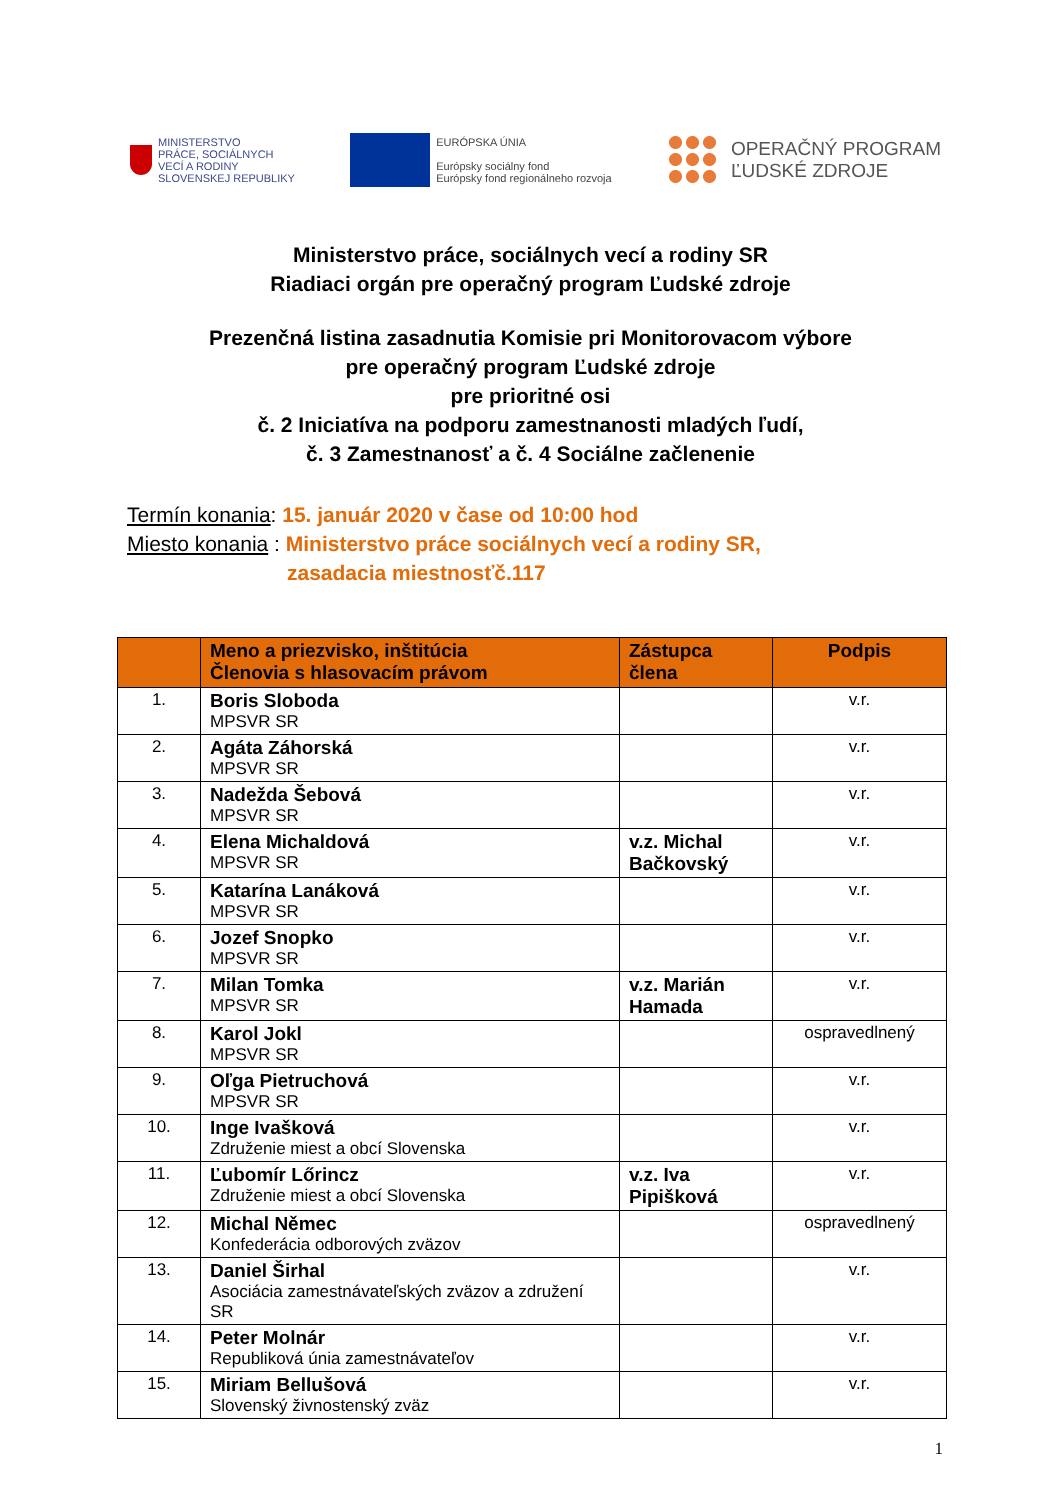MINISTERSTVO
PRÁCE, SOCIÁLNYCH
VECÍ A RODINY
SLOVENSKEJ REPUBLIKY
EURÓPSKA ÚNIA
Európsky sociálny fond
Európsky fond regionálneho rozvoja
OPERAČNÝ PROGRAM
ĽUDSKÉ ZDROJE
Ministerstvo práce, sociálnych vecí a rodiny SR
Riadiaci orgán pre operačný program Ľudské zdroje
Prezenčná listina zasadnutia Komisie pri Monitorovacom výbore
pre operačný program Ľudské zdroje
pre prioritné osi
č. 2 Iniciatíva na podporu zamestnanosti mladých ľudí,
č. 3 Zamestnanosť a č. 4 Sociálne začlenenie
Termín konania: 15. január 2020 v čase od 10:00 hod
Miesto konania : Ministerstvo práce sociálnych vecí a rodiny SR,
zasadacia miestnosťč.117
| | Meno a priezvisko, inštitúcia Členovia s hlasovacím právom | Zástupca člena | Podpis |
| --- | --- | --- | --- |
| 1. | Boris Sloboda MPSVR SR | | v.r. |
| 2. | Agáta Záhorská MPSVR SR | | v.r. |
| 3. | Nadežda Šebová MPSVR SR | | v.r. |
| 4. | Elena Michaldová MPSVR SR | v.z. Michal Bačkovský | v.r. |
| 5. | Katarína Lanáková MPSVR SR | | v.r. |
| 6. | Jozef Snopko MPSVR SR | | v.r. |
| 7. | Milan Tomka MPSVR SR | v.z. Marián Hamada | v.r. |
| 8. | Karol Jokl MPSVR SR | | ospravedlnený |
| 9. | Oľga Pietruchová MPSVR SR | | v.r. |
| 10. | Inge Ivašková Združenie miest a obcí Slovenska | | v.r. |
| 11. | Ľubomír Lőrincz Združenie miest a obcí Slovenska | v.z. Iva Pipišková | v.r. |
| 12. | Michal Němec Konfederácia odborových zväzov | | ospravedlnený |
| 13. | Daniel Širhal Asociácia zamestnávateľských zväzov a združení SR | | v.r. |
| 14. | Peter Molnár Republiková únia zamestnávateľov | | v.r. |
| 15. | Miriam Bellušová Slovenský živnostenský zväz | | v.r. |
1